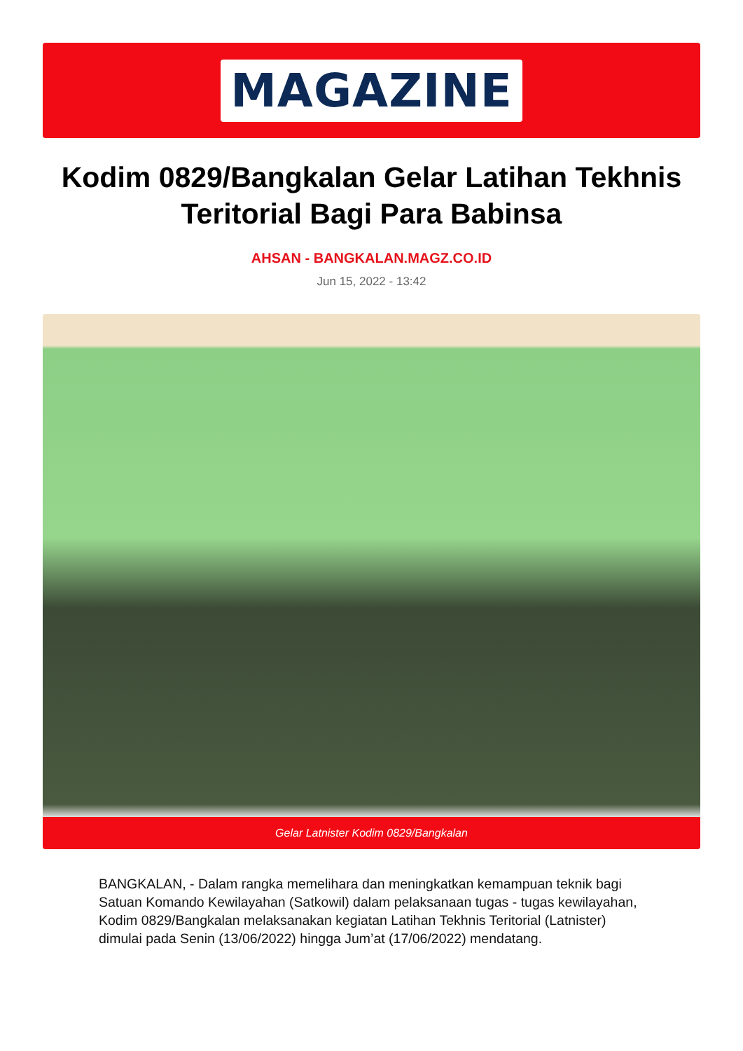MAGAZINE
Kodim 0829/Bangkalan Gelar Latihan Tekhnis Teritorial Bagi Para Babinsa
AHSAN - BANGKALAN.MAGZ.CO.ID
Jun 15, 2022 - 13:42
Gelar Latnister Kodim 0829/Bangkalan
BANGKALAN, - Dalam rangka memelihara dan meningkatkan kemampuan teknik bagi Satuan Komando Kewilayahan (Satkowil) dalam pelaksanaan tugas - tugas kewilayahan, Kodim 0829/Bangkalan melaksanakan kegiatan Latihan Tekhnis Teritorial (Latnister) dimulai pada Senin (13/06/2022) hingga Jum’at (17/06/2022) mendatang.